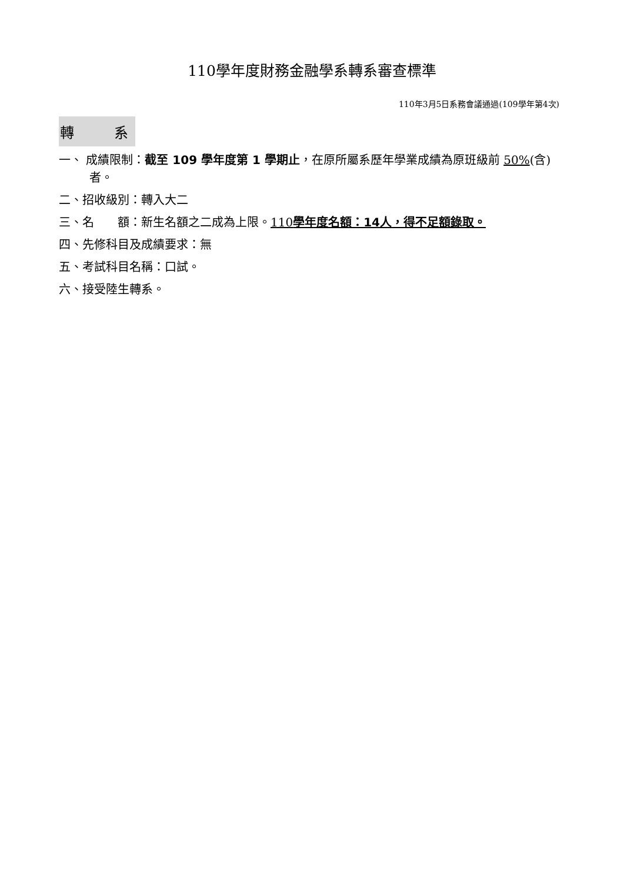110學年度財務金融學系轉系審查標準
110年3月5日系務會議通過(109學年第4次)
轉 系
一、 成績限制：截至 109 學年度第 1 學期止，在原所屬系歷年學業成績為原班級前 50%(含)者。
二、招收級別：轉入大二
三、名　　額：新生名額之二成為上限。110學年度名額：14人，得不足額錄取。
四、先修科目及成績要求：無
五、考試科目名稱：口試。
六、接受陸生轉系。